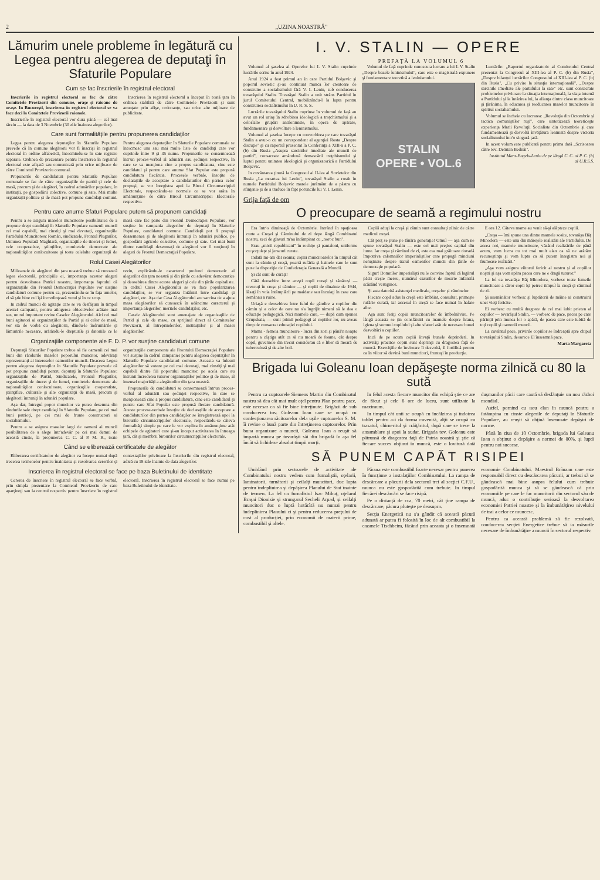2 „UZINA NOASTRĂ"
Lămurim unele probleme în legătură cu Legea pentru alegerea de deputaţi în Sfaturile Populare
Cum se fac înscrierile în registrul electoral
Inscrierile în registrul electoral se fac de către Comitetele Provizorii din comune, oraşe şi raioane de oraşe. In Bucureşti, înscrierea în registrul electoral se va face deci la Comitetele Provizorii raionale.
Inscrierile în registrul electoral vor dura până — cel mai târziu — la data de 3 Noembrie (30 zile înaintea alegerilor).
Inscrierea în registrul electoral a început în toată ţara în ordinea stabilită de către Comitetele Provizorii şi sunt anunţate prin afişe, ordonanţe, sau orice alte mijloace de publicitate.
Care sunt formalităţile pentru propunerea candidaţilor
Legea pentru alegerea deputaţilor în Sfaturile Populare prevede că în comune alegătorii vor fi înscrişi în registrul electoral în ordine alfabetică, întocmindu-se în sate registre separate. Ordinea de prezentare pentru înscrierea în registrul electoral este afişată sau comunicată prin orice mijloace de către Comitetul Provizoriu comunal.
Propunerile de candidaturi pentru Sfaturile Populare comunale se fac de către organizaţiile de partid şi cele de masă, precum şi de alegători, în cadrul adunărilor populare, în instituţii, pe gospodării colective, comune şi sate. Mai multe organizaţii politice şi de masă pot propune candidaţi comuni. Pentru alegerea deputaţilor în Sfaturile Populare comunale se întocmesc una sau mai multe liste de candidaţi care vor cuprinde între 9 şi 35 nume. Propunerile se consemnează într'un proces-verbal al adunării sau şedinţei respective, în care se va menţiona cine a propus candidatura, cine este candidatul şi pentru care anume Sfat Popular este propusă candidatura fiecăruia. Procesele verbale, însoţite de declaraţiile de acceptare a candidaturilor din partea celor propuşi, se vor înregistra apoi la Biroul Circumscripţiei Electorale, respectându-se normele ce se vor arăta în amănunţime de către Biroul Circumscripţiei Electorale respective.
Pentru care anume Sfaturi Populare putem să propunem candidaţi
Pentru a se asigura maselor muncitoare posibilitatea de a propune drept candidaţi în Sfaturile Populare oamenii muncii cei mai capabili, mai cinstiţi şi mai devotaţi, organizaţiile Partidului Muncitoresc Român, sindicatele, Frontul Plugarilor, Uniunea Populară Maghiară, organizaţiile de tineret şi femei, cele cooperatiste, ştiinţifice, comitetele democrate ale naţionalităţilor conlocuitoare şi toate celelalte organizaţii de masă care fac parte din Frontul Democraţiei Populare, vor susţine în campania alegerilor de deputaţi în Sfaturile Populare, candidaturi comune. Candidaţii pot fi propuşi deasemenea şi de alegătorii întruniţi în adunări publice, pe gospodării agricole colective, comune şi sate. Cei mai buni dintre candidaţii desemnaţi de alegători vor fi susţinuţi în alegeri de Frontul Democraţiei Populare.
Rolul Casei Alegătorilor
Milioanele de alegători din ţara noastră trebue să cunoască legea electorală, principiile ei, importanţa acestor alegeri pentru desvoltarea Patriei noastre, importanţa faptului că organizaţiile din Frontul Democraţiei Populare vor susţine candidaturi comune pentru ca, prezentându-se în faţa urnelor, el să ştie bine cui îşi încredinţează votul şi în ce scop.
In cadrul muncii de agitaţie care se va desfăşura în timpul acestei campanii, pentru atingerea obiectivelor arătate mai sus, un rol important revine Caselor Alegătorului. Aici cei mai buni agitatori ai organizaţiilor de Partid şi ai celor de masă, vor sta de vorbă cu alegătorii, dându-le îndrumările şi lămuririle necesare, arătându-le drepturile şi datoriile ce le revin, explicându-le caracterul profund democratic al alegerilor din ţara noastră şi din ţările cu adevărat democratice şi deosebirea dintre aceste alegeri şi cele din ţările capitaliste. In cadrul Casei Alegătorului se va face popularizarea candidaţilor, se vor organiza întâlniri între candidaţi şi alegători, etc. Aşa dar Casa Alegătorului are sarcina de a ajuta masa alegătorilor să cunoască în adâncime caracterul şi importanţa alegerilor, meritele candidaţilor, etc.
Casele Alegătorului sunt amenajate de organizaţiile de Partid şi cele de mase, cu sprijinul direct al Comitetelor Provizorii, al întreprinderilor, instituţiilor şi al masei alegătorilor.
Organizaţiile componente ale F. D. P. vor susţine candidaturi comune
Deputaţii Sfaturilor Populare trebue să fie oamenii cei mai buni din rândurile maselor poporului muncitor, adevăraţi reprezentanţi ai intereselor oamenilor muncii. Deaceea Legea pentru alegerea deputaţilor în Sfaturile Populare prevede că pot propune candidaţi pentru deputaţi în Sfaturile Populare: organizaţiile de Partid, Sindicatele, Frontul Plugarilor, organizaţiile de tineret şi de femei, comitetele democrate ale naţionalităţilor conlocuitoare, organizaţiile cooperatiste, ştiinţifice, culturale şi alte organizaţii de masă, precum şi alegătorii întruniţi în adunări populare.
Aşa dar, întregul popor muncitor va putea desemna din rândurile sale drept candidaţi în Sfaturile Populare, pe cei mai buni patrioţi, pe cei mai de frunte constructori ai socialismului.
Pentru a se asigura maselor largi de oameni ai muncii posibilitatea de a alege într'adevăr pe cei mai demni de această cinste, la propunerea C. C. al P. M. R., toate organizaţiile componente ale Frontului Democraţiei Populare vor susţine în cadrul campaniei pentru alegerea deputaţilor în Sfaturile Populare candidaturi comune. Aceasta va înlesni alegătorilor să voteze pe cei mai devotaţi, mai cinstiţi şi mai capabili dintre fiii poporului muncitor, pe acela care au întrunit încrederea tuturor organizaţiilor politice şi de mase, al imensei majorităţi a alegătorilor din ţara noastră.
Propunerile de candidaturi se consemnează într'un proces-verbal al adunării sau şedinţei respective, în care se menţionează cine a propus candidatura, cine este candidatul şi pentru care Sfat Popular este propusă fiecare candidatură. Aceste procese-verbale însoţite de declaraţiile de acceptare a candidaturilor din partea candidaţilor se înregistrează apoi la birourile circumscripţiilor electorale, respectându-se câteva formalităţi simple pe care le vor explica în amănunţime atât echipele de agitatori care şi-au început activitatea în întreaga ţară, cât şi membrii birourilor circumscripţiilor electorale.
Când se eliberează certificatele de alegător
Eliberarea certificatelor de alegător va începe numai după trecerea termenelor pentru înaintarea şi rezolvarea cererilor şi contestaţiilor privitoare la înscrierile din registrul electoral, adică cu 18 zile înainte de data alegerilor.
Inscrierea în registrul electoral se face pe baza Buletinului de identitate
Cererea de înscriere în registrul electoral se face verbal, prin simpla prezentare la Comitetul Provizoriu de care aparţineţi sau la centrul respectiv pentru înscriere în registrul electoral. Inscrierea în registrul electoral se face numai pe baza Buletinului de identitate.
I. V. STALIN — OPERE
PREFAŢĂ LA VOLUMUL 6
Volumul al şaselea al Operelor lui I. V. Stalin cuprinde lucrările scrise în anul 1924.
Anul 1924 a fost primul an în care Partidul Bolşevic şi poporul sovietic şi-au continuat munca lor creatoare de construire a socialismului fără V. I. Lenin, sub conducerea tovarăşului Stalin. Tovarăşul Stalin a unit strâns Partidul în jurul Comitetului Central, mobilizându-l la lupta pentru construirea socialismului în U. R. S. S.
Lucrările tovarăşului Stalin cuprinse în volumul de faţă au avut un rol uriaş în sdrobirea ideologică a troţchismului şi a celorlalte grupări antileniniste, în opera de apărare, fundamentare şi desvoltare a leninismului.
Volumul al şaselea începe cu convorbirea pe care tovarăşul Stalin a avut-o cu un corespondent al agenţiei Rosta „Despre discuţie" şi cu raportul prezentat la Conferinţa a XIII-a a P. C. (b) din Rusia „Asupra sarcinilor imediate ale muncii de partid", consacrate amândouă demascării troţchismului şi luptei pentru unitatea ideologică şi organizatorică a Partidului Bolşevic.
In cuvântarea ţinută la Congresul al II-lea al Sovietelor din Rusia „La moartea lui Lenin", tovarăşul Stalin a rostit în numele Partidului Bolşevic marele jurământ de a păstra cu sfinţenie şi de a traduce în fapt poruncile lui V. I. Lenin.
Volumul de faţă cuprinde cunoscuta lucrare a lui I. V. Stalin „Despre bazele leninismului", care este o magistrală expunere şi fundamentare teoretică a leninismului.
STALIN
OPERE • VOL.6
Lucrările: „Raportul organizatoric al Comitetului Central prezentat la Congresul al XIII-lea al P. C. (b) din Rusia", „Despre bilanţul lucrărilor Congresului al XIII-lea al P. C. (b) din Rusia", „Cu privire la situaţia internaţională", „Despre sarcinile imediate ale partidului la sate" etc. sunt consacrate problemelor privitoare la situaţia internaţională, la viaţa internă a Partidului şi la întărirea lui, la alianţa dintre clasa muncitoare şi ţărănime, la educarea şi reeducarea maselor muncitoare în spiritul socialismului.
Volumul se încheie cu lucrarea: „Revoluţia din Octombrie şi tactica comuniştilor ruşi", care sintetizează teoreticeşte experienţa Marii Revoluţii Socialiste din Octombrie şi care fundamentează şi desvoltă învăţătura leninistă despre victoria socialismului într'o singură ţară.
In acest volum este publicată pentru prima dată „Scrisoarea către tov. Demian Bednâi".
Institutul Marx-Engels-Lenin de pe lângă C. C. al P. C. (b) al U.R.S.S.
Grija faţă de om
O preocupare de seamă a regimului nostru
Era într'o dimineaţă de Octombrie. Intrând în spaţioasa curte a Creşei şi Căminului de zi depe lângă Combinatul nostru, zeci de glasuri m'au întâmpinat cu „noroc bun".
Erau „micii republicani" în rochiţe şi pantaloni, uniforme cu şorţuleţe şi jerseuri curate.
Indată mi-am dat seama; copiii muncitoarelor în timpul cât sunt la cămin şi creşă, poartă rufăria şi hainele care le sunt puse la dispoziţie de Confederaţia Generală a Muncii.
Şi cât sunt de curaţi!
Câtă deosebire între aceşti copii curaţi şi sănătoşi — crescuţi în creşe şi cămine — şi copiii de dinainte de 1944, lăsaţi în voia întâmplării pe maidane sau încuiaţi în case care semănau a ruine.
Uriaşă e deosebirea între felul de gândire a copiilor din cămin şi a celor de care nu s'a îngrijit nimeni să le dea o educaţie pedagogică. Nici mamele care, — după cum spunea Crupskaia, — sunt primii pedagogi ai copiilor lor, nu aveau timp de consacrat educaţiei copilului.
Mama - femeia muncitoare - lucra din zori şi până'n noapte pentru a câştiga atât ca să nu moară de foame, cât despre copil, guvernele din trecut considerau că e liber să moară de tuberculoză şi de alte boli.
Copiii aduşi la creşă şi cămin sunt consultaţi zilnic de către medicul creşei.
Cât preţ se pune pe tânăra generaţie! Omul — aşa cum ne spune tovarăşul Stalin — este cel mai preţios capital din lume. Iar creşa şi căminul de zi, este cea mai grăitoare dovadă împotriva calomniilor imperialiştilor care propagă minciuni neruşinate despre traiul oamenilor muncii din ţările de democraţie populară.
Sigur! Domnilor imperialişti nu le convine faptul că lagărul păcii creşte mereu, numărul cazurilor de moarte infantilă scăzând vertiginos.
Şi asta datorită asistenţei medicale, creşelor şi căminelor.
Fiecare copil adus la creşă este îmbăiat, consultat, primeşte rufărie curată, iar accesul în creşă se face numai în halate albe.
Aşa sunt feriţi copiii muncitoarelor de îmbolnăvire. Pe lângă aceasta se ţin consfătuiri cu mamele despre hrana, igiena şi somnul copilului şi alte sfaturi atât de necesare bunei desvoltări a copiilor.
Incă de pe acum copiii învaţă bunele deprinderi. In activităţi practice copiii sunt deprinşi cu dragostea faţă de muncă. Exerciţiile de înviorare îi desvoltă, îi fortifică pentru ca în viitor să devină buni muncitori, fruntaşi în producţie.
E ora 12. Câteva mame au venit să-şi alăpteze copiii.
„Creşa — îmi spune una dintre mamele sosite, tovarăşa Băţ Minodora — este una din măreţele realizări ale Partidului. De aceea noi, mamele muncitoare, văzând realizările de până acum, vom lucra cu tot mai mult elan ca să ne arătăm recunoştinţa şi vom lupta ca să putem înregistra noi şi frumoase realizări."
„Aşa vom asigura viitorul fericit al nostru şi al copiilor noştri şi aşa vom apăra pacea care ne e dragă tuturor."
La fel ca tovarăşa Băţ Minodora, vorbesc toate femeile muncitoare a căror copii îşi petrec timpul la creşă şi căminul de zi.
Şi asemănător vorbesc şi luptătorii de mâine ai construirii unei vieţi fericite.
Ei vorbesc cu multă dragoste de cel mai iubit prieten al copiilor — tovarăşul Stalin, — vorbesc de pace, pacea pe care părinţii prin munca lor o apără, de pacea care este iubită de toţi copiii şi oamenii muncii.
La cuvântul pace, privirile copiilor se îndreaptă spre chipul tovarăşului Stalin, deoarece El înseamnă pace.
Marta Margareta
Brigada lui Goleanu Ioan depăşeşte norma zilnică cu 80 la sută
Pentru ca cuptoarele Siemens Martin din Combinatul nostru să dea cât mai mult oţel pentru Plan pentru pace, este necesar ca să fie bine întreţinute. Brigăzii de sub conducerea tov. Goleanu Ioan care se ocupă cu confecţionarea răcitoarelor dela uşile cuptoarelor S. M. îi revine o bună parte din întreţinerea cuptoarelor. Prin buna organizare a muncii, Goleanu Ioan a reuşit să împartă munca pe tovarăşii săi din brigadă în aşa fel încât să lichideze absolut timpii morţi.
In felul acesta fiecare muncitor din echipă ştie ce are de făcut şi cele 8 ore de lucru, sunt utilizate la maximum.
In timpul cât unii se ocupă cu încălzirea şi îndoirea tablei pentru a-i da forma cuvenită, alţii se ocupă cu trasatul, chirneritul şi crăiţăritul, după care se trece la ansamblare şi apoi la sudat. Brigada tov. Goleanu este pătrunsă de dragostea faţă de Patria noastră şi ştie că fiecare succes obţinut în muncă, este o lovitură dată duşmanilor păcii care caută să deslănţuie un nou război mondial.
Astfel, pornind cu nou elan în muncă pentru a întâmpina cu cinste alegerile de deputaţi în Sfaturile Populare, au reuşit să obţină însemnate depăşiri de norme.
Până în ziua de 10 Octombrie, brigada lui Goleanu Ioan a obţinut o depăşire a normei de 80%, şi luptă pentru noi succese.
SĂ PUNEM CAPĂT RISIPEI
Umblând prin sectoarele de activitate ale Combinatului nostru vedem cum furnaliştii, oţelarii, laminatorii, turnătorii şi ceilalţi muncitori, duc lupta pentru îndeplinirea şi depăşirea Planului de Stat înainte de termen. La fel ca furnalistul Isac Mihuţ, oţelarul Braşai Dionisie şi strungarul Secheli Arpad, şi ceilalţi muncitori duc o luptă hotărâtă nu numai pentru îndeplinirea Planului ci şi pentru reducerea preţului de cost al producţiei, prin economii de materii prime, combustibil şi altele.
Păcura este combustibil foarte necesar pentru punerea în funcţiune a instalaţiilor Combinatului. La rampa de descărcare a păcurii dela sectorul trei al secţiei C.F.U., munca nu este gospodărită cum trebuie. In timpul fiecărei descărcări se face risipă.
Pe o distanţă de cca, 70 metri, cât ţine rampa de descărcare, păcura pluteşte pe deasupra.
Secţia Energetică nu s'a gândit că această păcură adunată ar putea fi folosită în loc de alt combustibil la cazanele Tischbeim, făcând prin aceasta şi o însemnată economie Combinatului. Maestrul Brânzan care este responsabil direct cu descărcarea păcurii, ar trebui să se gândească mai bine asupra felului cum trebuie gospodărită munca şi să se gândească că prin economiile pe care le fac muncitorii din sectorul său de muncă, aduc o contribuţie serioasă la desvoltarea economiei Patriei noastre şi la îmbunătăţirea nivelului de trai a celor ce muncesc.
Pentru ca această problemă să fie rezolvată, conducerea secţiei Energetice trebue să ia măsurile necesare de îmbunătăţire a muncii în sectorul respectiv.